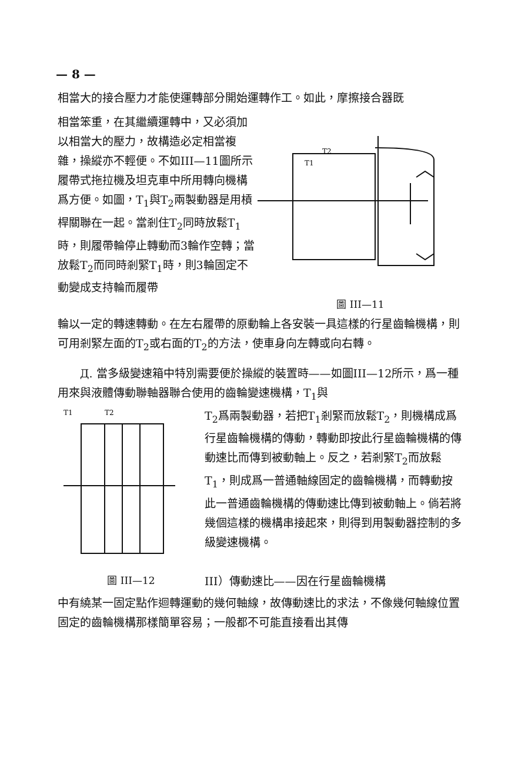— 8 —
相當大的接合壓力才能使運轉部分開始運轉作工。如此，摩擦接合器既
相當笨重，在其繼續運轉中，又必須加以相當大的壓力，故構造必定相當複雜，操縱亦不輕便。不如III—11圖所示履帶式拖拉機及坦克車中所用轉向機構爲方便。如圖，T<sub>1</sub>與T<sub>2</sub>兩製動器是用槓桿關聯在一起。當剎住T<sub>2</sub>同時放鬆T<sub>1</sub>時，則履帶輪停止轉動而3輪作空轉；當放鬆T<sub>2</sub>而同時剎緊T<sub>1</sub>時，則3輪固定不動變成支持輪而履帶
T1
T2
圖 III—11
輪以一定的轉速轉動。在左右履帶的原動輪上各安裝一具這樣的行星齒輪機構，則可用剎緊左面的T<sub>2</sub>或右面的T<sub>2</sub>的方法，使車身向左轉或向右轉。
Д. 當多級變速箱中特別需要便於操縱的裝置時——如圖III—12所示，爲一種用來與液體傳動聯軸器聯合使用的齒輪變速機構，T<sub>1</sub>與
T1
T2
圖 III—12
T<sub>2</sub>爲兩製動器，若把T<sub>1</sub>剎緊而放鬆T<sub>2</sub>，則機構成爲行星齒輪機構的傳動，轉動即按此行星齒輪機構的傳動速比而傳到被動軸上。反之，若剎緊T<sub>2</sub>而放鬆T<sub>1</sub>，則成爲一普通軸線固定的齒輪機構，而轉動按此一普通齒輪機構的傳動速比傳到被動軸上。倘若將幾個這樣的機構串接起來，則得到用製動器控制的多級變速機構。
III）傳動速比——因在行星齒輪機構
中有繞某一固定點作迴轉運動的幾何軸線，故傳動速比的求法，不像幾何軸線位置固定的齒輪機構那樣簡單容易；一般都不可能直接看出其傳